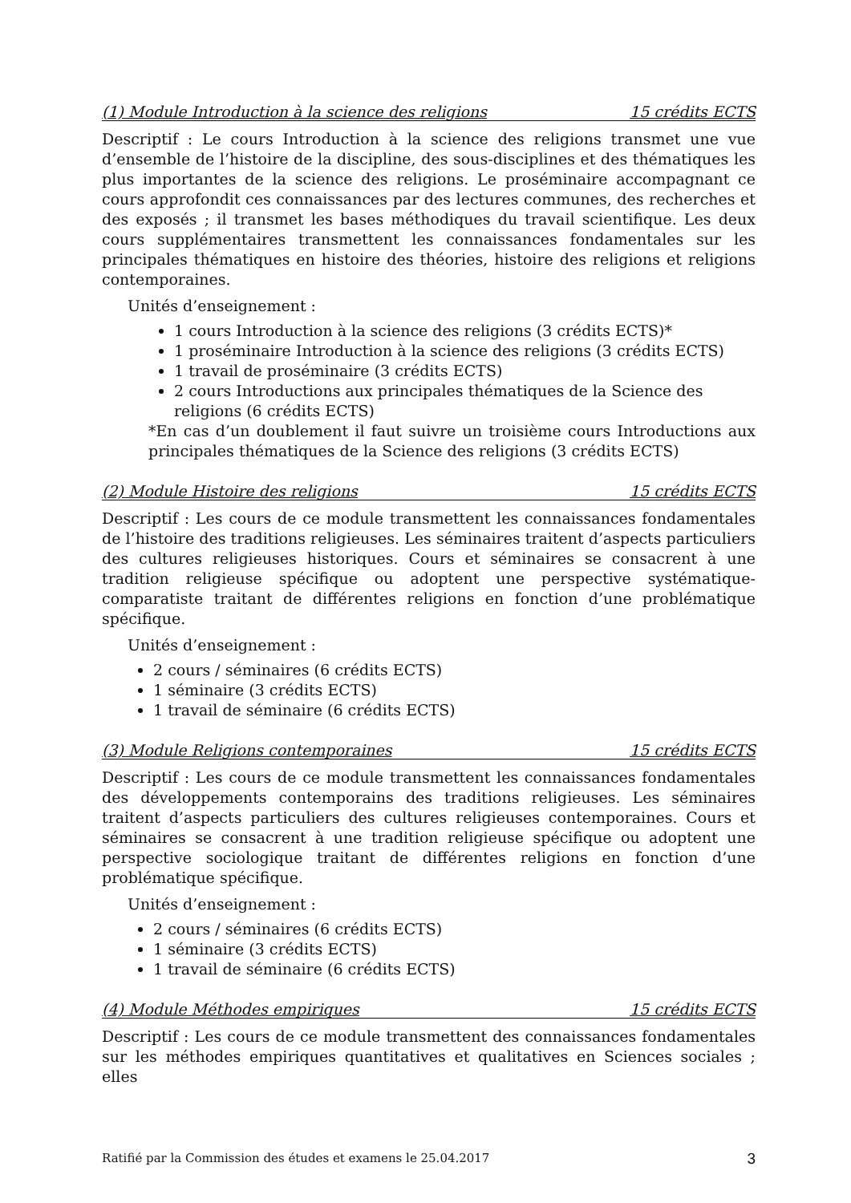(1) Module Introduction à la science des religions 15 crédits ECTS
Descriptif : Le cours Introduction à la science des religions transmet une vue d’ensemble de l’histoire de la discipline, des sous-disciplines et des thématiques les plus importantes de la science des religions. Le proséminaire accompagnant ce cours approfondit ces connaissances par des lectures communes, des recherches et des exposés ; il transmet les bases méthodiques du travail scientifique. Les deux cours supplémentaires transmettent les connaissances fondamentales sur les principales thématiques en histoire des théories, histoire des religions et religions contemporaines.
Unités d’enseignement :
1 cours Introduction à la science des religions (3 crédits ECTS)*
1 proséminaire Introduction à la science des religions (3 crédits ECTS)
1 travail de proséminaire (3 crédits ECTS)
2 cours Introductions aux principales thématiques de la Science des religions (6 crédits ECTS)
*En cas d’un doublement il faut suivre un troisième cours Introductions aux principales thématiques de la Science des religions (3 crédits ECTS)
(2) Module Histoire des religions 15 crédits ECTS
Descriptif : Les cours de ce module transmettent les connaissances fondamentales de l’histoire des traditions religieuses. Les séminaires traitent d’aspects particuliers des cultures religieuses historiques. Cours et séminaires se consacrent à une tradition religieuse spécifique ou adoptent une perspective systématique-comparatiste traitant de différentes religions en fonction d’une problématique spécifique.
Unités d’enseignement :
2 cours / séminaires (6 crédits ECTS)
1 séminaire (3 crédits ECTS)
1 travail de séminaire (6 crédits ECTS)
(3) Module Religions contemporaines 15 crédits ECTS
Descriptif : Les cours de ce module transmettent les connaissances fondamentales des développements contemporains des traditions religieuses. Les séminaires traitent d’aspects particuliers des cultures religieuses contemporaines. Cours et séminaires se consacrent à une tradition religieuse spécifique ou adoptent une perspective sociologique traitant de différentes religions en fonction d’une problématique spécifique.
Unités d’enseignement :
2 cours / séminaires (6 crédits ECTS)
1 séminaire (3 crédits ECTS)
1 travail de séminaire (6 crédits ECTS)
(4) Module Méthodes empiriques 15 crédits ECTS
Descriptif : Les cours de ce module transmettent des connaissances fondamentales sur les méthodes empiriques quantitatives et qualitatives en Sciences sociales ; elles
Ratifié par la Commission des études et examens le 25.04.2017 3